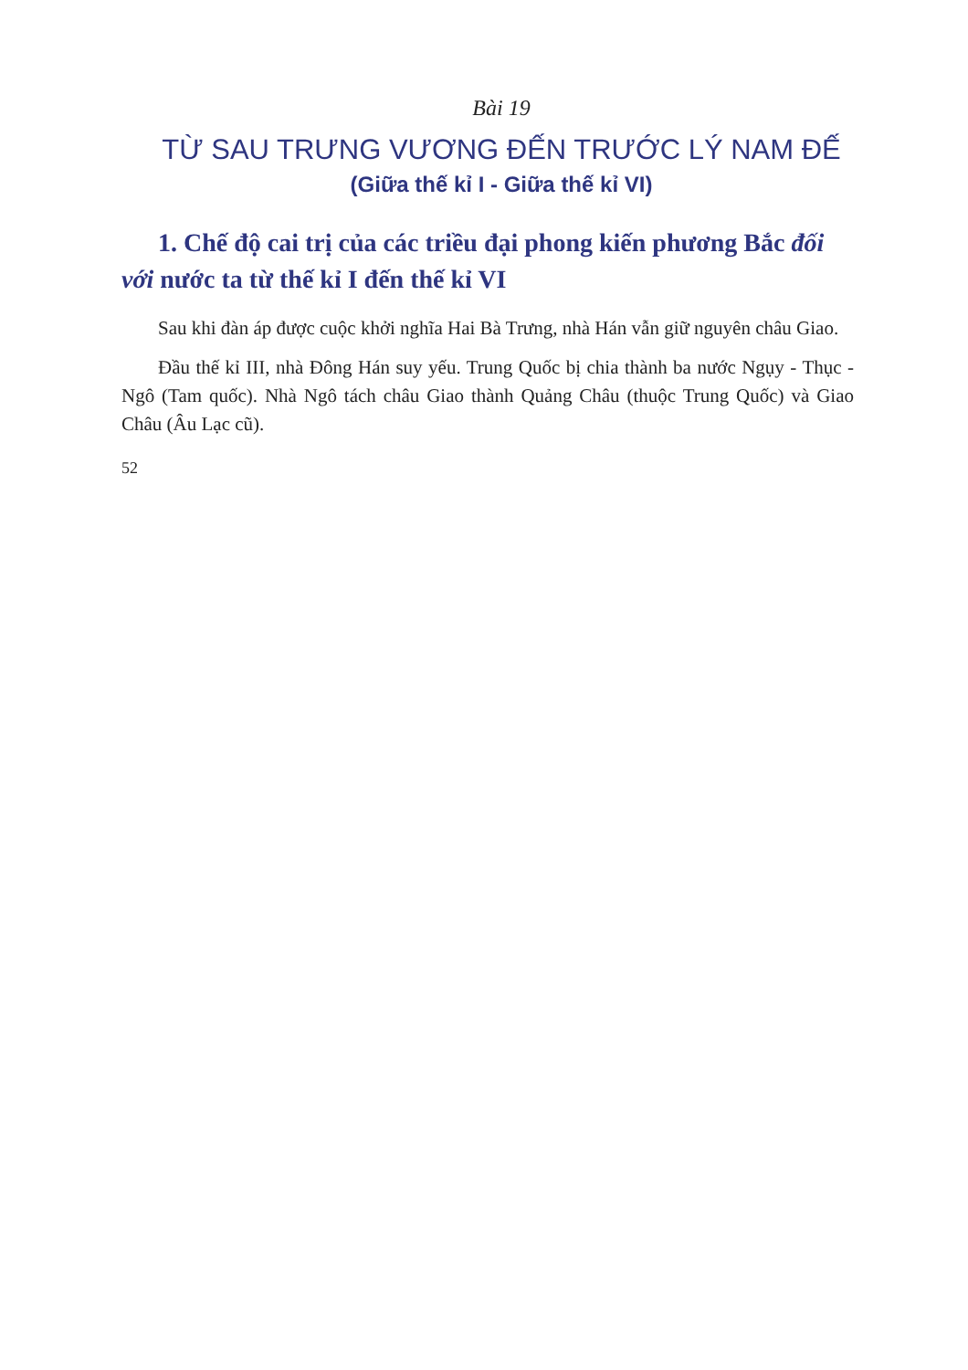Bài 19
TỪ SAU TRƯNG VƯƠNG ĐẾN TRƯỚC LÝ NAM ĐẾ
(Giữa thế kỉ I - Giữa thế kỉ VI)
1. Chế độ cai trị của các triều đại phong kiến phương Bắc đối với nước ta từ thế kỉ I đến thế kỉ VI
Sau khi đàn áp được cuộc khởi nghĩa Hai Bà Trưng, nhà Hán vẫn giữ nguyên châu Giao.
Đầu thế kỉ III, nhà Đông Hán suy yếu. Trung Quốc bị chia thành ba nước Ngụy - Thục - Ngô (Tam quốc). Nhà Ngô tách châu Giao thành Quảng Châu (thuộc Trung Quốc) và Giao Châu (Âu Lạc cũ).
52